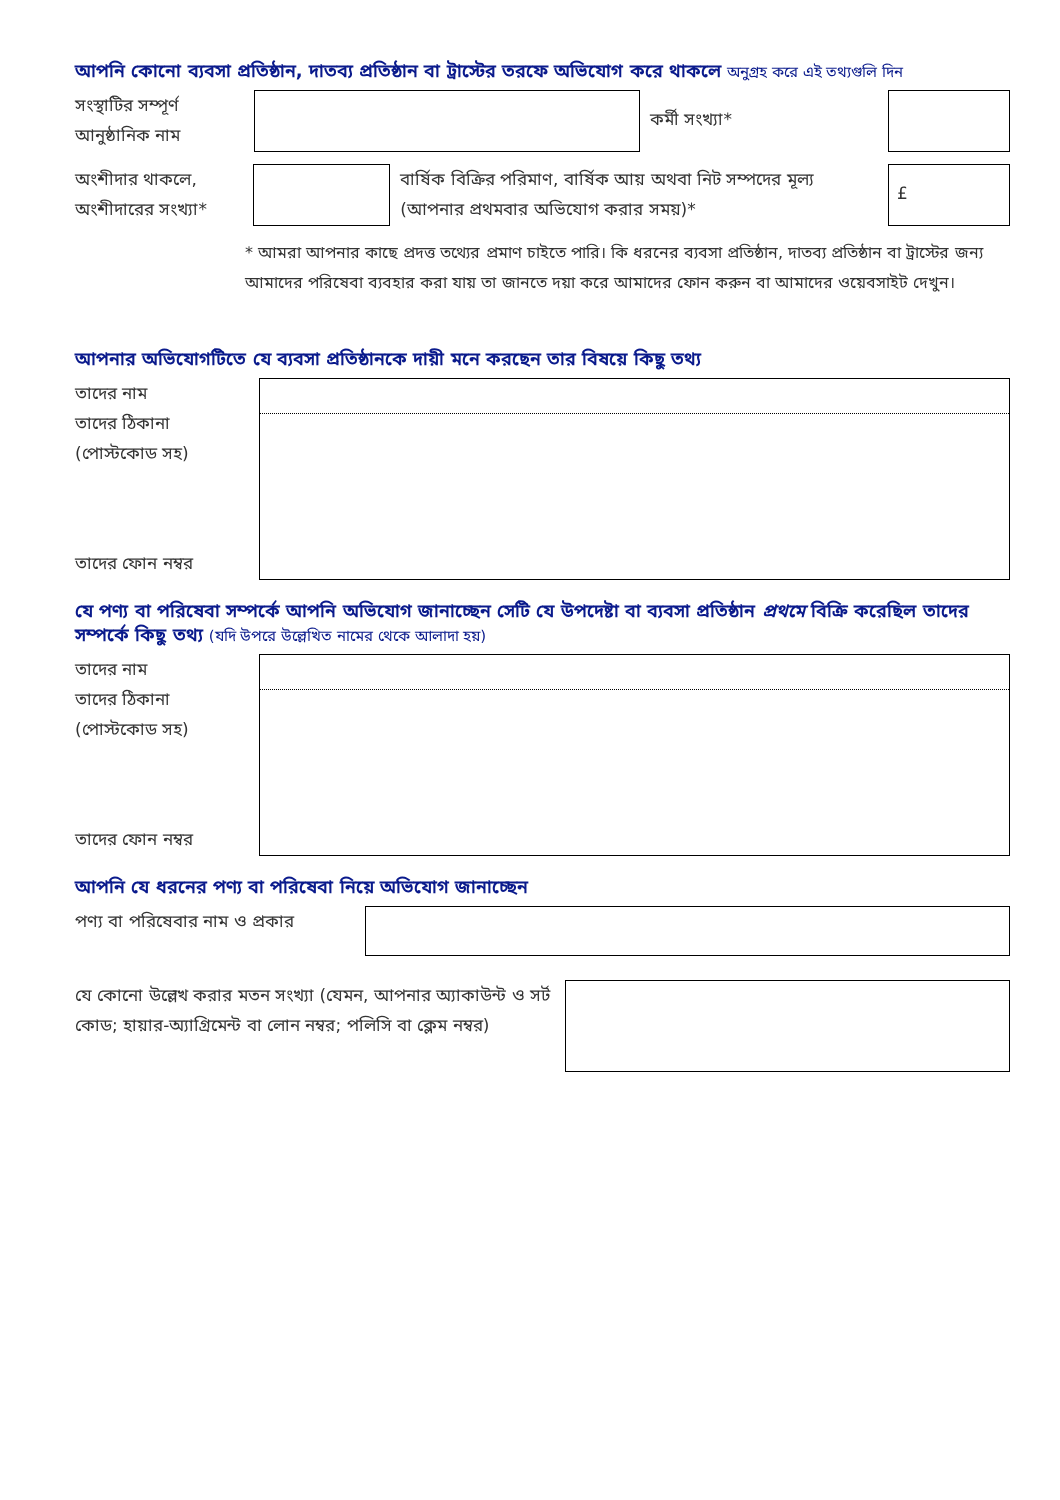আপনি কোনো ব্যবসা প্রতিষ্ঠান, দাতব্য প্রতিষ্ঠান বা ট্রাস্টের তরফে অভিযোগ করে থাকলে অনুগ্রহ করে এই তথ্যগুলি দিন
সংস্থাটির সম্পূর্ণ আনুষ্ঠানিক নাম
কর্মী সংখ্যা*
অংশীদার থাকলে, অংশীদারের সংখ্যা*
বার্ষিক বিক্রির পরিমাণ, বার্ষিক আয় অথবা নিট সম্পদের মূল্য (আপনার প্রথমবার অভিযোগ করার সময়)*
£
* আমরা আপনার কাছে প্রদত্ত তথ্যের প্রমাণ চাইতে পারি। কি ধরনের ব্যবসা প্রতিষ্ঠান, দাতব্য প্রতিষ্ঠান বা ট্রাস্টের জন্য আমাদের পরিষেবা ব্যবহার করা যায় তা জানতে দয়া করে আমাদের ফোন করুন বা আমাদের ওয়েবসাইট দেখুন।
আপনার অভিযোগটিতে যে ব্যবসা প্রতিষ্ঠানকে দায়ী মনে করছেন তার বিষয়ে কিছু তথ্য
তাদের নাম
তাদের ঠিকানা
(পোস্টকোড সহ)
তাদের ফোন নম্বর
যে পণ্য বা পরিষেবা সম্পর্কে আপনি অভিযোগ জানাচ্ছেন সেটি যে উপদেষ্টা বা ব্যবসা প্রতিষ্ঠান প্রথমে বিক্রি করেছিল তাদের সম্পর্কে কিছু তথ্য (যদি উপরে উল্লেখিত নামের থেকে আলাদা হয়)
তাদের নাম
তাদের ঠিকানা
(পোস্টকোড সহ)
তাদের ফোন নম্বর
আপনি যে ধরনের পণ্য বা পরিষেবা নিয়ে অভিযোগ জানাচ্ছেন
পণ্য বা পরিষেবার নাম ও প্রকার
যে কোনো উল্লেখ করার মতন সংখ্যা (যেমন, আপনার অ্যাকাউন্ট ও সর্ট কোড; হায়ার-অ্যাগ্রিমেন্ট বা লোন নম্বর; পলিসি বা ক্লেম নম্বর)